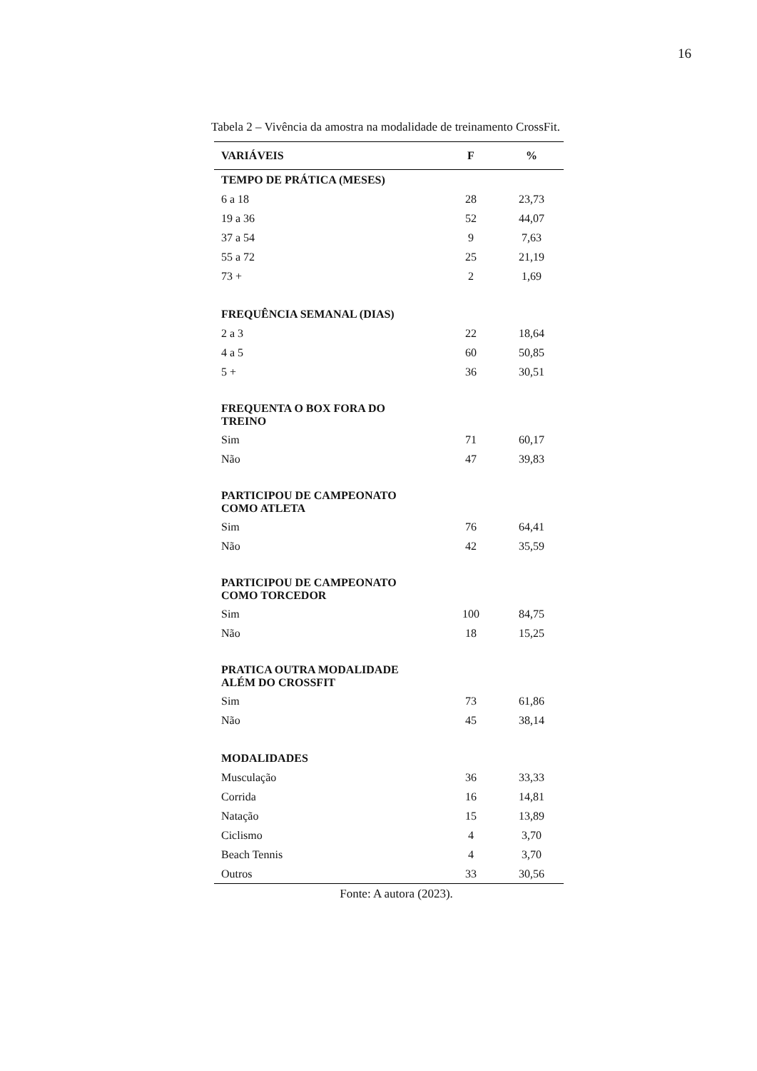16
Tabela 2 – Vivência da amostra na modalidade de treinamento CrossFit.
| VARIÁVEIS | F | % |
| --- | --- | --- |
| TEMPO DE PRÁTICA (MESES) | | |
| 6 a 18 | 28 | 23,73 |
| 19 a 36 | 52 | 44,07 |
| 37 a 54 | 9 | 7,63 |
| 55 a 72 | 25 | 21,19 |
| 73 + | 2 | 1,69 |
| FREQUÊNCIA SEMANAL (DIAS) | | |
| 2 a 3 | 22 | 18,64 |
| 4 a 5 | 60 | 50,85 |
| 5 + | 36 | 30,51 |
| FREQUENTA O BOX FORA DO TREINO | | |
| Sim | 71 | 60,17 |
| Não | 47 | 39,83 |
| PARTICIPOU DE CAMPEONATO COMO ATLETA | | |
| Sim | 76 | 64,41 |
| Não | 42 | 35,59 |
| PARTICIPOU DE CAMPEONATO COMO TORCEDOR | | |
| Sim | 100 | 84,75 |
| Não | 18 | 15,25 |
| PRATICA OUTRA MODALIDADE ALÉM DO CROSSFIT | | |
| Sim | 73 | 61,86 |
| Não | 45 | 38,14 |
| MODALIDADES | | |
| Musculação | 36 | 33,33 |
| Corrida | 16 | 14,81 |
| Natação | 15 | 13,89 |
| Ciclismo | 4 | 3,70 |
| Beach Tennis | 4 | 3,70 |
| Outros | 33 | 30,56 |
Fonte: A autora (2023).